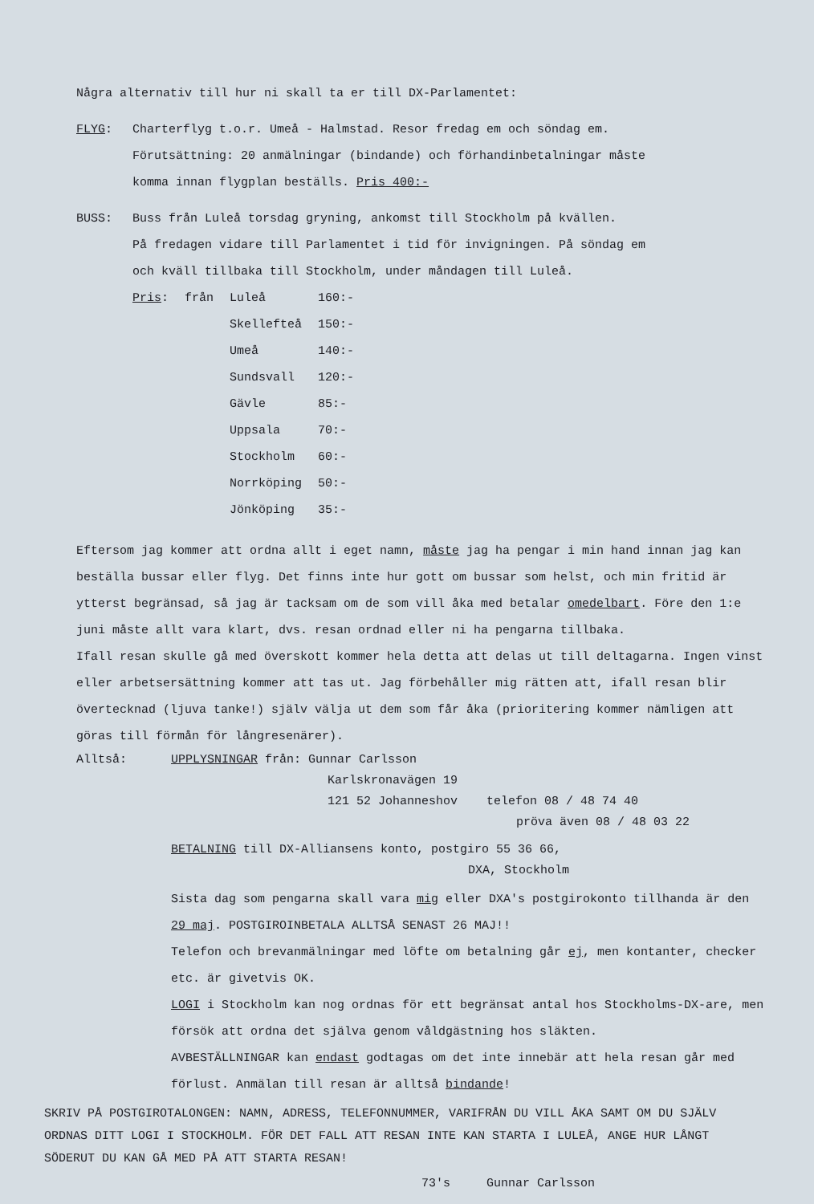Några alternativ till hur ni skall ta er till DX-Parlamentet:
FLYG: Charterflyg t.o.r. Umeå - Halmstad. Resor fredag em och söndag em.
Förutsättning: 20 anmälningar (bindande) och förhandinbetalningar måste
komma innan flygplan beställs. Pris 400:-
BUSS: Buss från Luleå torsdag gryning, ankomst till Stockholm på kvällen.
På fredagen vidare till Parlamentet i tid för invigningen. På söndag em
och kväll tillbaka till Stockholm, under måndagen till Luleå.
| Pris : | från | Luleå | 160:- |
| | | Skellefteå | 150:- |
| | | Umeå | 140:- |
| | | Sundsvall | 120:- |
| | | Gävle | 85:- |
| | | Uppsala | 70:- |
| | | Stockholm | 60:- |
| | | Norrköping | 50:- |
| | | Jönköping | 35:- |
Eftersom jag kommer att ordna allt i eget namn, måste jag ha pengar i min hand innan jag kan beställa bussar eller flyg. Det finns inte hur gott om bussar som helst, och min fritid är ytterst begränsad, så jag är tacksam om de som vill åka med betalar omedelbart. Före den 1:e juni måste allt vara klart, dvs. resan ordnad eller ni ha pengarna tillbaka.
Ifall resan skulle gå med överskott kommer hela detta att delas ut till deltagarna. Ingen vinst eller arbetsersättning kommer att tas ut. Jag förbehåller mig rätten att, ifall resan blir övertecknad (ljuva tanke!) själv välja ut dem som får åka (prioritering kommer nämligen att göras till förmån för långresenärer).
Alltså: UPPLYSNINGAR från: Gunnar Carlsson
Karlskronavägen 19
121 52 Johanneshov telefon 08 / 48 74 40
pröva även 08 / 48 03 22
BETALNING till DX-Alliansens konto, postgiro 55 36 66,
DXA, Stockholm
Sista dag som pengarna skall vara mig eller DXA's postgirokonto tillhanda är den 29 maj. POSTGIROINBETALA ALLTSÅ SENAST 26 MAJ!!
Telefon och brevanmälningar med löfte om betalning går ej, men kontanter, checker etc. är givetvis OK.
LOGI i Stockholm kan nog ordnas för ett begränsat antal hos Stockholms-DX-are, men försök att ordna det själva genom våldgästning hos släkten.
AVBESTÄLLNINGAR kan endast godtagas om det inte innebär att hela resan går med förlust. Anmälan till resan är alltså bindande!
SKRIV PÅ POSTGIROTALONGEN: NAMN, ADRESS, TELEFONNUMMER, VARIFRÅN DU VILL ÅKA SAMT OM DU SJÄLV ORDNAS DITT LOGI I STOCKHOLM. FÖR DET FALL ATT RESAN INTE KAN STARTA I LULEÅ, ANGE HUR LÅNGT SÖDERUT DU KAN GÅ MED PÅ ATT STARTA RESAN!
73's Gunnar Carlsson